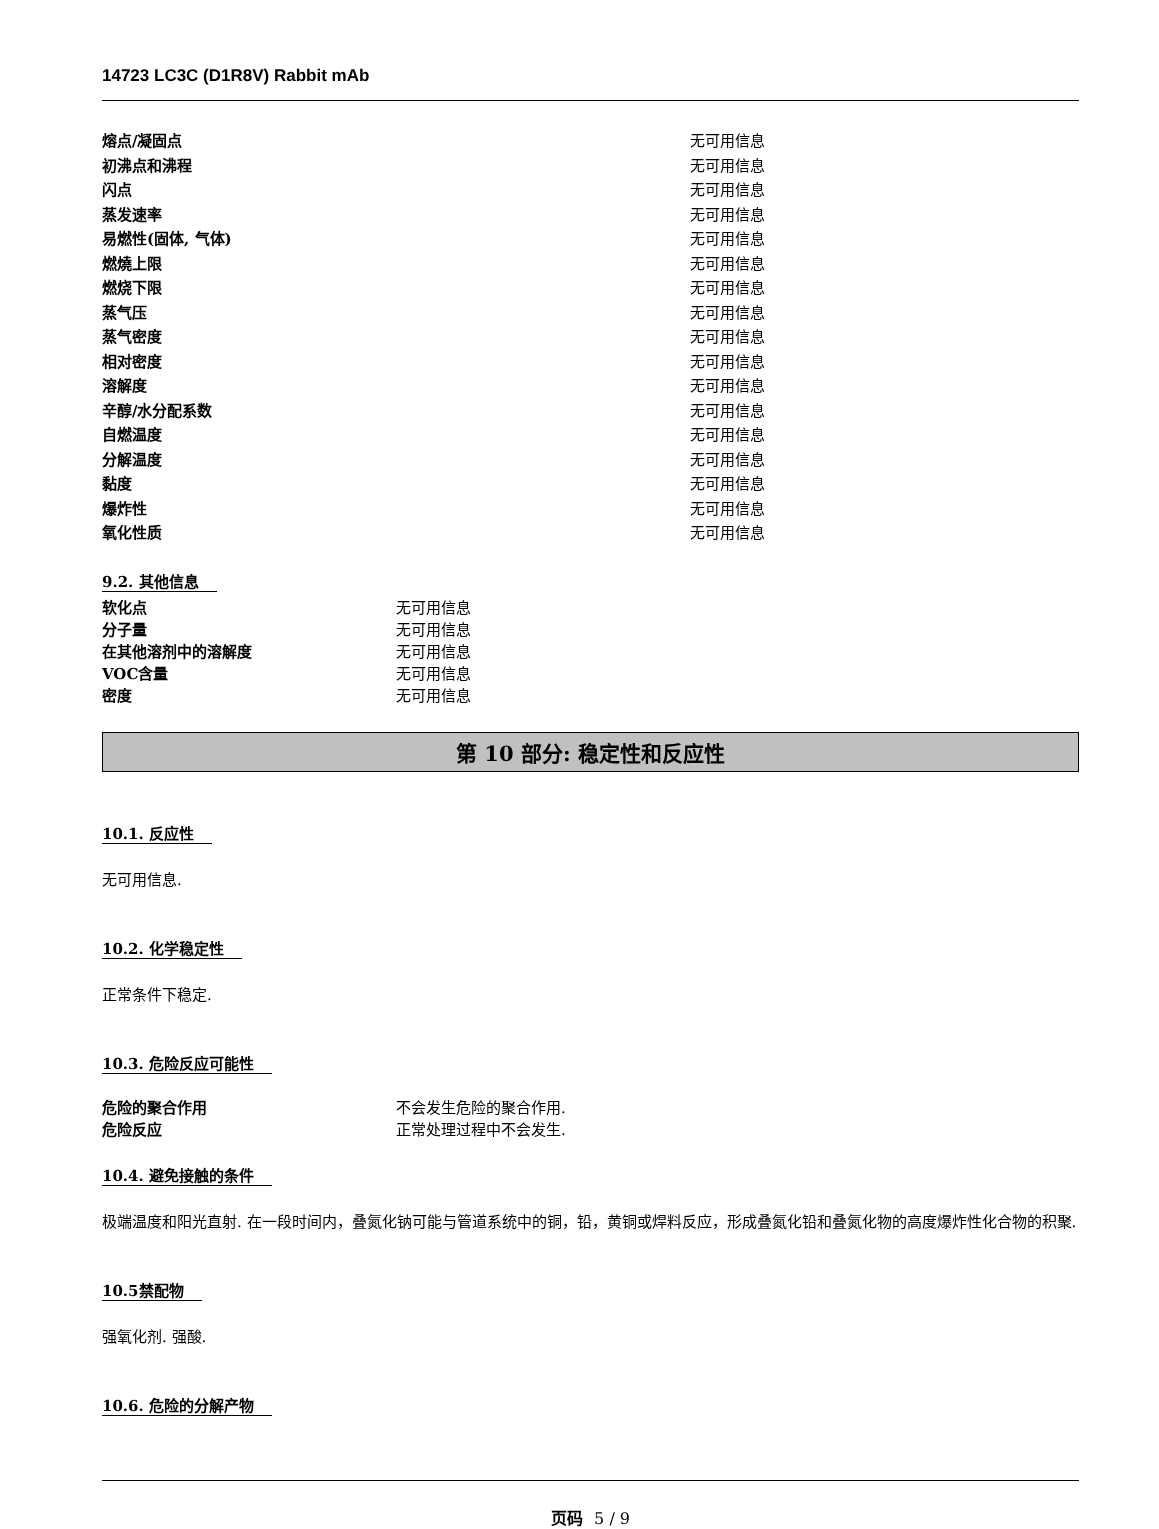14723 LC3C (D1R8V) Rabbit mAb
| 熔点/凝固点 | 无可用信息 |
| 初沸点和沸程 | 无可用信息 |
| 闪点 | 无可用信息 |
| 蒸发速率 | 无可用信息 |
| 易燃性(固体, 气体) | 无可用信息 |
| 燃燒上限 | 无可用信息 |
| 燃烧下限 | 无可用信息 |
| 蒸气压 | 无可用信息 |
| 蒸气密度 | 无可用信息 |
| 相对密度 | 无可用信息 |
| 溶解度 | 无可用信息 |
| 辛醇/水分配系数 | 无可用信息 |
| 自燃温度 | 无可用信息 |
| 分解温度 | 无可用信息 |
| 黏度 | 无可用信息 |
| 爆炸性 | 无可用信息 |
| 氧化性质 | 无可用信息 |
9.2. 其他信息
| 软化点 | 无可用信息 |
| 分子量 | 无可用信息 |
| 在其他溶剂中的溶解度 | 无可用信息 |
| VOC含量 | 无可用信息 |
| 密度 | 无可用信息 |
第 10 部分: 稳定性和反应性
10.1. 反应性
无可用信息.
10.2. 化学稳定性
正常条件下稳定.
10.3. 危险反应可能性
| 危险的聚合作用 | 不会发生危险的聚合作用. |
| 危险反应 | 正常处理过程中不会发生. |
10.4. 避免接触的条件
极端温度和阳光直射. 在一段时间内，叠氮化钠可能与管道系统中的铜，铅，黄铜或焊料反应，形成叠氮化铅和叠氮化物的高度爆炸性化合物的积聚.
10.5禁配物
强氧化剂. 强酸.
10.6. 危险的分解产物
页码 5 / 9